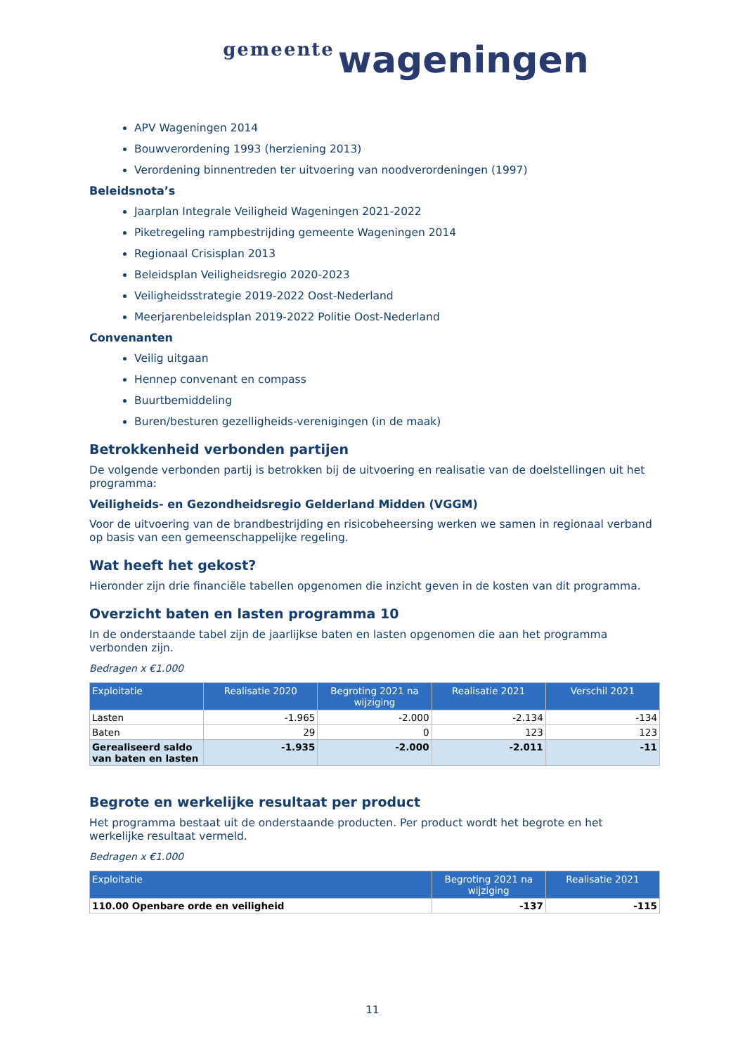gemeente wageningen
APV Wageningen 2014
Bouwverordening 1993 (herziening 2013)
Verordening binnentreden ter uitvoering van noodverordeningen (1997)
Beleidsnota’s
Jaarplan Integrale Veiligheid Wageningen 2021-2022
Piketregeling rampbestrijding gemeente Wageningen 2014
Regionaal Crisisplan 2013
Beleidsplan Veiligheidsregio 2020-2023
Veiligheidsstrategie 2019-2022 Oost-Nederland
Meerjarenbeleidsplan 2019-2022 Politie Oost-Nederland
Convenanten
Veilig uitgaan
Hennep convenant en compass
Buurtbemiddeling
Buren/besturen gezelligheids-verenigingen (in de maak)
Betrokkenheid verbonden partijen
De volgende verbonden partij is betrokken bij de uitvoering en realisatie van de doelstellingen uit het programma:
Veiligheids- en Gezondheidsregio Gelderland Midden (VGGM)
Voor de uitvoering van de brandbestrijding en risicobeheersing werken we samen in regionaal verband op basis van een gemeenschappelijke regeling.
Wat heeft het gekost?
Hieronder zijn drie financiële tabellen opgenomen die inzicht geven in de kosten van dit programma.
Overzicht baten en lasten programma 10
In de onderstaande tabel zijn de jaarlijkse baten en lasten opgenomen die aan het programma verbonden zijn.
Bedragen x €1.000
| Exploitatie | Realisatie 2020 | Begroting 2021 na wijziging | Realisatie 2021 | Verschil 2021 |
| --- | --- | --- | --- | --- |
| Lasten | -1.965 | -2.000 | -2.134 | -134 |
| Baten | 29 | 0 | 123 | 123 |
| Gerealiseerd saldo van baten en lasten | -1.935 | -2.000 | -2.011 | -11 |
Begrote en werkelijke resultaat per product
Het programma bestaat uit de onderstaande producten. Per product wordt het begrote en het werkelijke resultaat vermeld.
Bedragen x €1.000
| Exploitatie | Begroting 2021 na wijziging | Realisatie 2021 |
| --- | --- | --- |
| 110.00 Openbare orde en veiligheid | -137 | -115 |
11